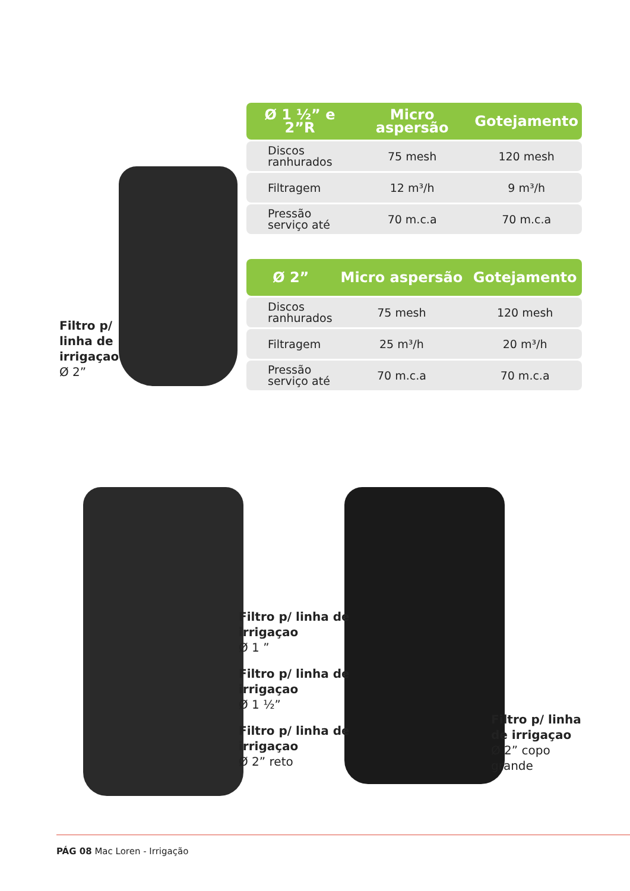Filtro p/
linha de
irrigaçao
Ø 2”
| Ø 1 ½” e 2”R | Micro aspersão | Gotejamento |
| --- | --- | --- |
| Discos ranhurados | 75 mesh | 120 mesh |
| Filtragem | 12 m³/h | 9 m³/h |
| Pressão serviço até | 70 m.c.a | 70 m.c.a |
| Ø 2” | Micro aspersão | Gotejamento |
| --- | --- | --- |
| Discos ranhurados | 75 mesh | 120 mesh |
| Filtragem | 25 m³/h | 20 m³/h |
| Pressão serviço até | 70 m.c.a | 70 m.c.a |
Filtro p/ linha de
irrigaçao
Ø 1 ”
Filtro p/ linha de
irrigaçao
Ø 1 ½”
Filtro p/ linha de
irrigaçao
Ø 2” reto
Filtro p/ linha
de irrigaçao
Ø 2” copo
grande
PÁG 08 Mac Loren - Irrigação